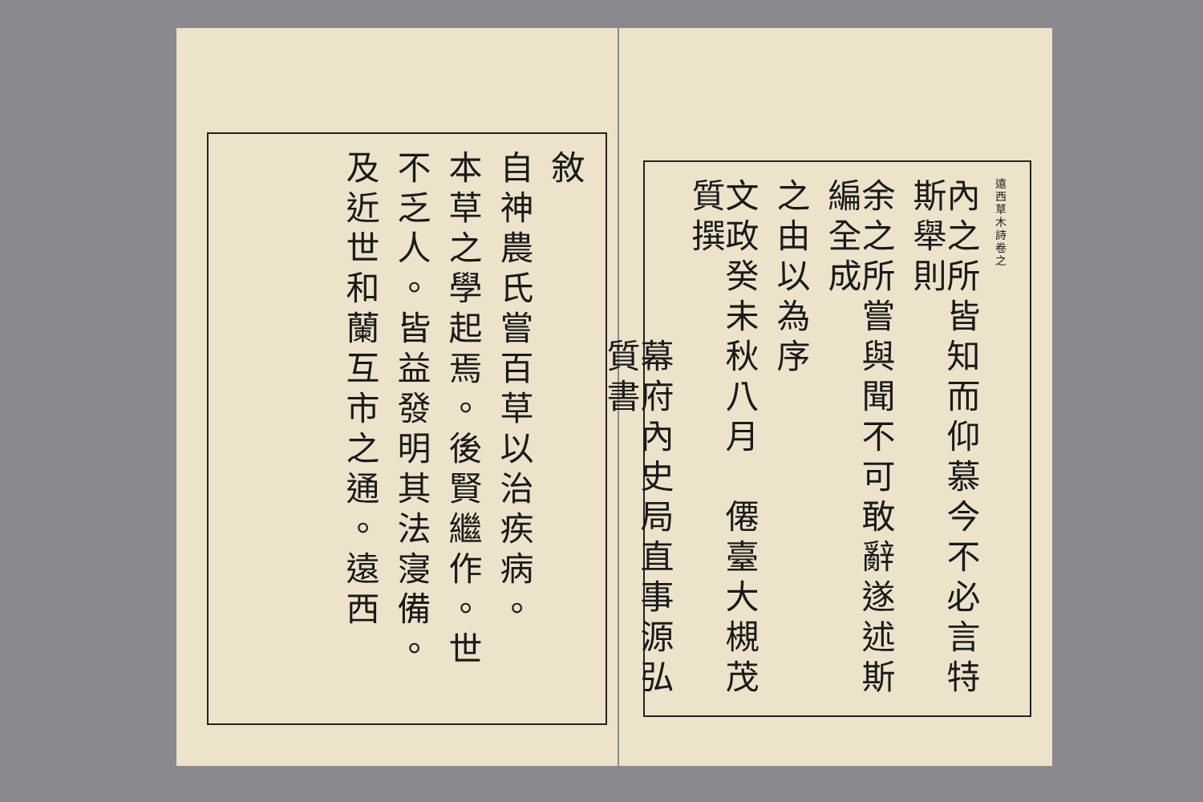敘
自神農氏嘗百草以治疾病。
本草之學起焉。後賢繼作。世
不乏人。皆益發明其法寖備。
及近世和蘭互市之通。遠西
遠西草木詩卷之
內之所皆知而仰慕今不必言特斯舉則
余之所嘗與聞不可敢辭遂述斯編全成
之由以為序
文政癸未秋八月　僊臺大槻茂質撰
幕府內史局直事源弘質書